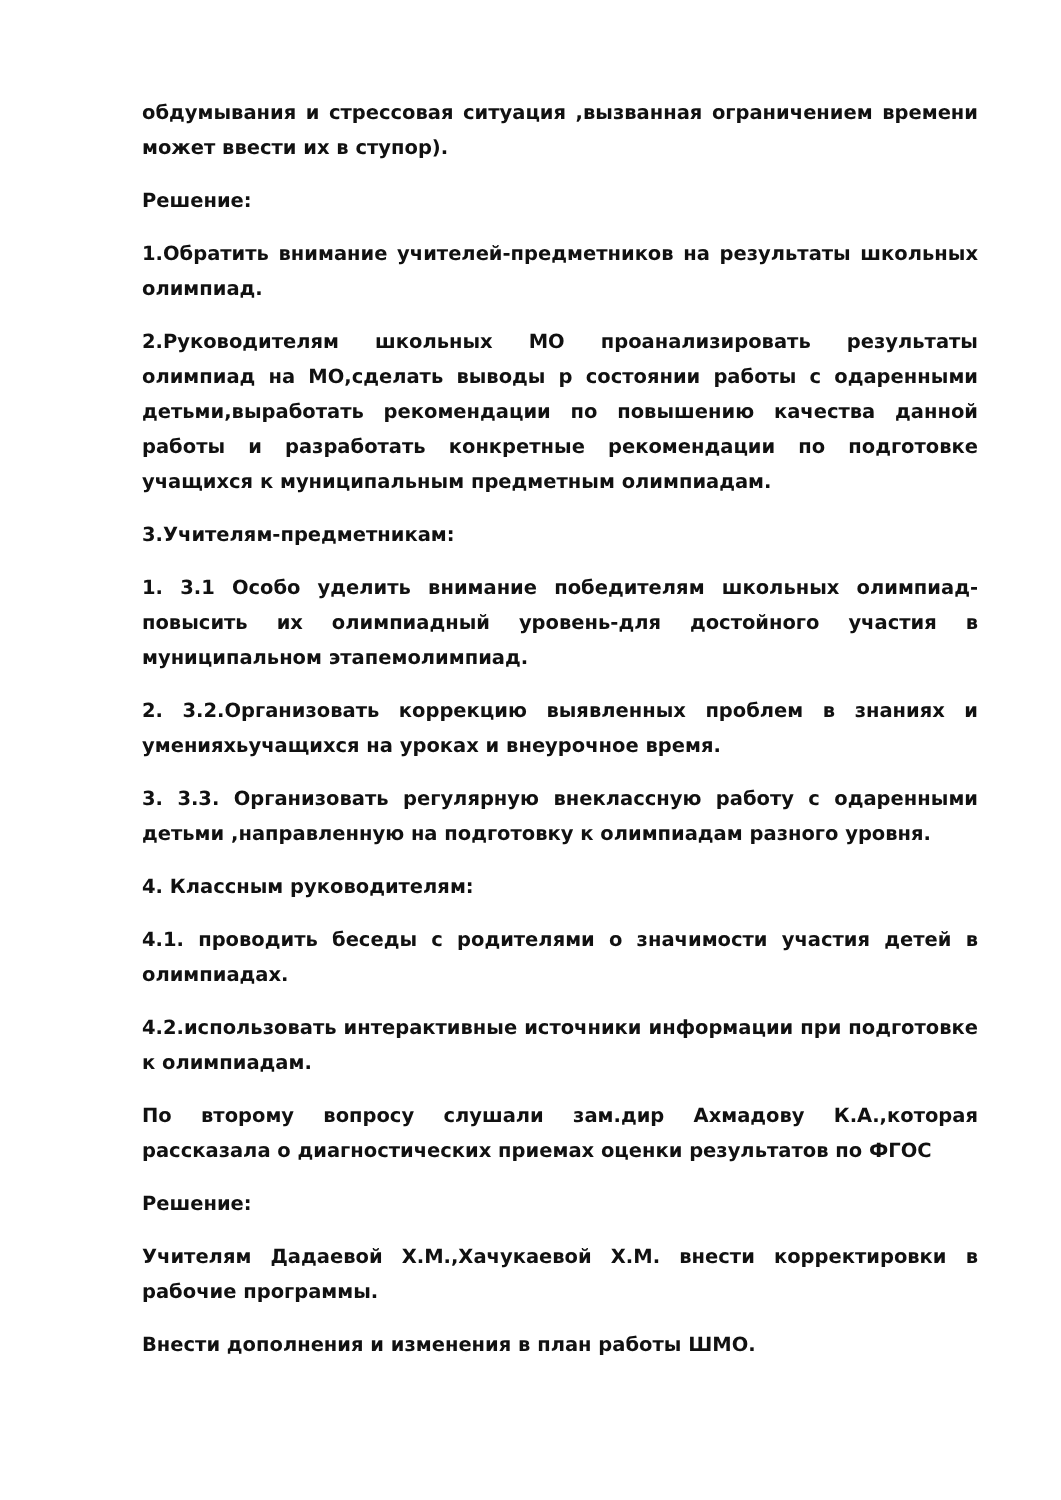обдумывания и стрессовая ситуация ,вызванная ограничением времени может ввести их в ступор).
Решение:
1.Обратить внимание учителей-предметников на результаты школьных олимпиад.
2.Руководителям школьных МО проанализировать результаты олимпиад на МО,сделать выводы р состоянии работы с одаренными детьми,выработать рекомендации по повышению качества данной работы и разработать конкретные рекомендации по подготовке учащихся к муниципальным предметным олимпиадам.
3.Учителям-предметникам:
1. 3.1 Особо уделить внимание победителям школьных олимпиад-повысить их олимпиадный уровень-для достойного участия в муниципальном этапемолимпиад.
2. 3.2.Организовать коррекцию выявленных проблем в знаниях и уменияхьучащихся на уроках и внеурочное время.
3. 3.3. Организовать регулярную внеклассную работу с одаренными детьми ,направленную на подготовку к олимпиадам разного уровня.
4. Классным руководителям:
4.1. проводить беседы с родителями о значимости участия детей в олимпиадах.
4.2.использовать интерактивные источники информации при подготовке к олимпиадам.
По второму вопросу слушали зам.дир Ахмадову К.А.,которая рассказала о диагностических приемах оценки результатов по ФГОС
Решение:
Учителям Дадаевой Х.М.,Хачукаевой Х.М. внести корректировки в рабочие программы.
Внести дополнения и изменения в план работы ШМО.